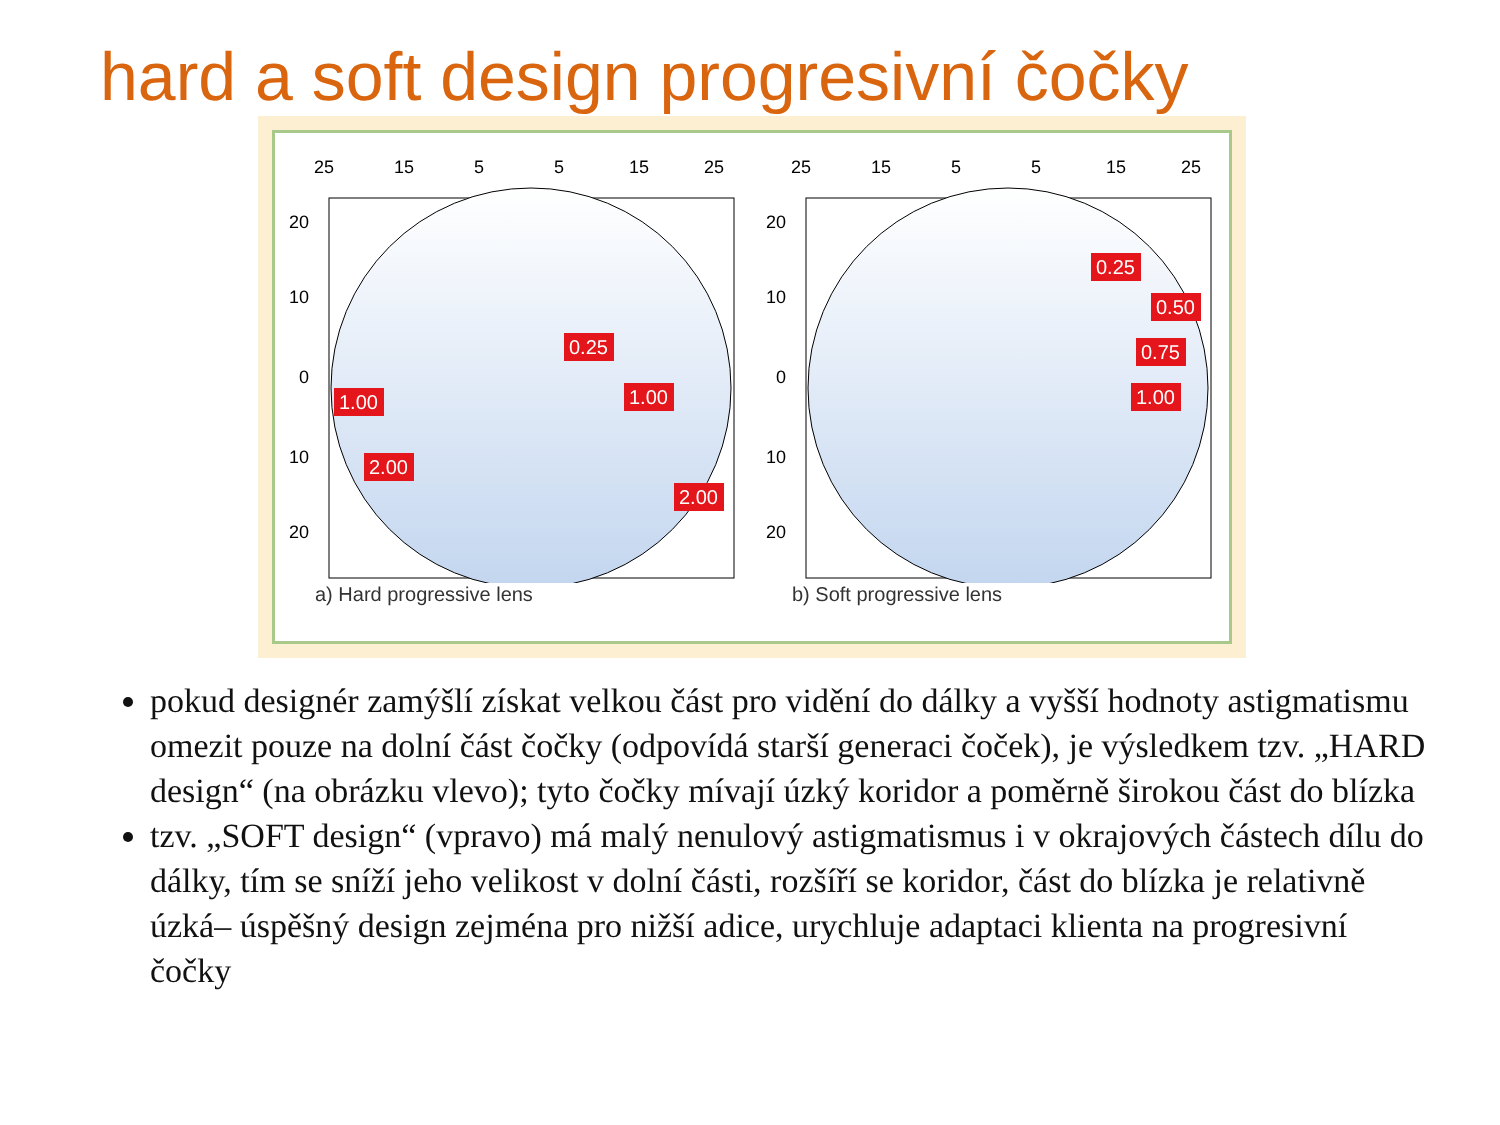hard a soft design progresivní čočky
25
15
5
5
15
25
20
10
0
10
20
0.25
1.00
1.00
2.00
2.00
a) Hard progressive lens
25
15
5
5
15
25
20
10
0
10
20
0.25
0.50
0.75
1.00
b) Soft progressive lens
pokud designér zamýšlí získat velkou část pro vidění do dálky a vyšší hodnoty astigmatismu omezit pouze na dolní část čočky (odpovídá starší generaci čoček), je výsledkem tzv. „HARD design“ (na obrázku vlevo); tyto čočky mívají úzký koridor a poměrně širokou část do blízka
tzv. „SOFT design“ (vpravo) má malý nenulový astigmatismus i v okrajových částech dílu do dálky, tím se sníží jeho velikost v dolní části, rozšíří se koridor, část do blízka je relativně úzká– úspěšný design zejména pro nižší adice, urychluje adaptaci klienta na progresivní čočky